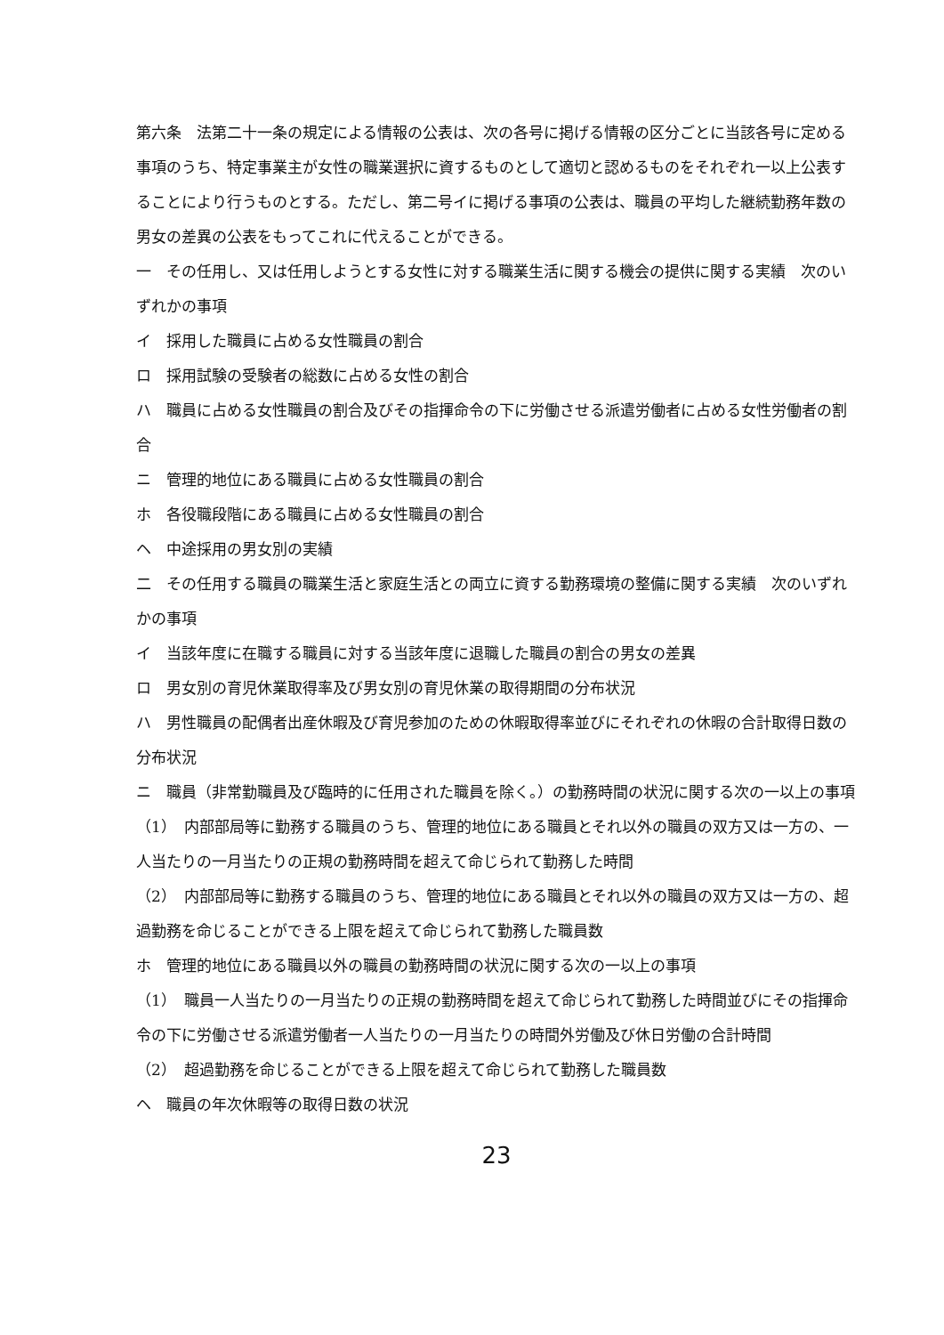第六条　法第二十一条の規定による情報の公表は、次の各号に掲げる情報の区分ごとに当該各号に定める事項のうち、特定事業主が女性の職業選択に資するものとして適切と認めるものをそれぞれ一以上公表することにより行うものとする。ただし、第二号イに掲げる事項の公表は、職員の平均した継続勤務年数の男女の差異の公表をもってこれに代えることができる。
一　その任用し、又は任用しようとする女性に対する職業生活に関する機会の提供に関する実績　次のいずれかの事項
イ　採用した職員に占める女性職員の割合
ロ　採用試験の受験者の総数に占める女性の割合
ハ　職員に占める女性職員の割合及びその指揮命令の下に労働させる派遣労働者に占める女性労働者の割合
ニ　管理的地位にある職員に占める女性職員の割合
ホ　各役職段階にある職員に占める女性職員の割合
ヘ　中途採用の男女別の実績
二　その任用する職員の職業生活と家庭生活との両立に資する勤務環境の整備に関する実績　次のいずれかの事項
イ　当該年度に在職する職員に対する当該年度に退職した職員の割合の男女の差異
ロ　男女別の育児休業取得率及び男女別の育児休業の取得期間の分布状況
ハ　男性職員の配偶者出産休暇及び育児参加のための休暇取得率並びにそれぞれの休暇の合計取得日数の分布状況
ニ　職員（非常勤職員及び臨時的に任用された職員を除く。）の勤務時間の状況に関する次の一以上の事項
（1）　内部部局等に勤務する職員のうち、管理的地位にある職員とそれ以外の職員の双方又は一方の、一人当たりの一月当たりの正規の勤務時間を超えて命じられて勤務した時間
（2）　内部部局等に勤務する職員のうち、管理的地位にある職員とそれ以外の職員の双方又は一方の、超過勤務を命じることができる上限を超えて命じられて勤務した職員数
ホ　管理的地位にある職員以外の職員の勤務時間の状況に関する次の一以上の事項
（1）　職員一人当たりの一月当たりの正規の勤務時間を超えて命じられて勤務した時間並びにその指揮命令の下に労働させる派遣労働者一人当たりの一月当たりの時間外労働及び休日労働の合計時間
（2）　超過勤務を命じることができる上限を超えて命じられて勤務した職員数
ヘ　職員の年次休暇等の取得日数の状況
23